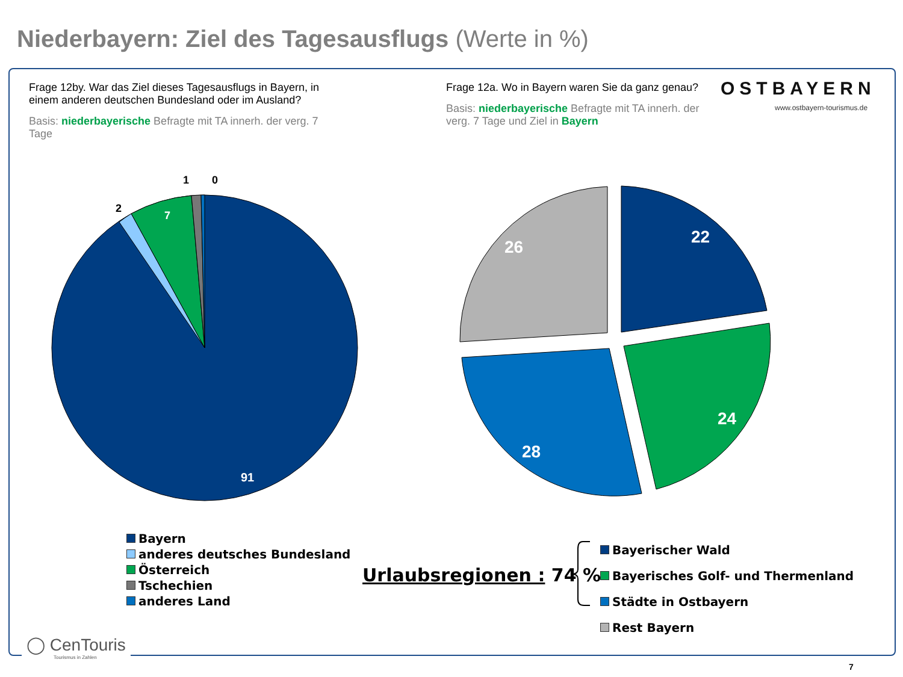Niederbayern: Ziel des Tagesausflugs (Werte in %)
Frage 12by. War das Ziel dieses Tagesausflugs in Bayern, in einem anderen deutschen Bundesland oder im Ausland?
Basis: niederbayerische Befragte mit TA innerh. der verg. 7 Tage
Frage 12a. Wo in Bayern waren Sie da ganz genau?
Basis: niederbayerische Befragte mit TA innerh. der verg. 7 Tage und Ziel in Bayern
OSTBAYERN
www.ostbayern-tourismus.de
7
2
1
0
91
22
24
28
26
Bayern
anderes deutsches Bundesland
Österreich
Tschechien
anderes Land
Urlaubsregionen : 74 %
Bayerischer Wald
Bayerisches Golf- und Thermenland
Städte in Ostbayern
Rest Bayern
◯ CenTouris
Tourismus in Zahlen
7